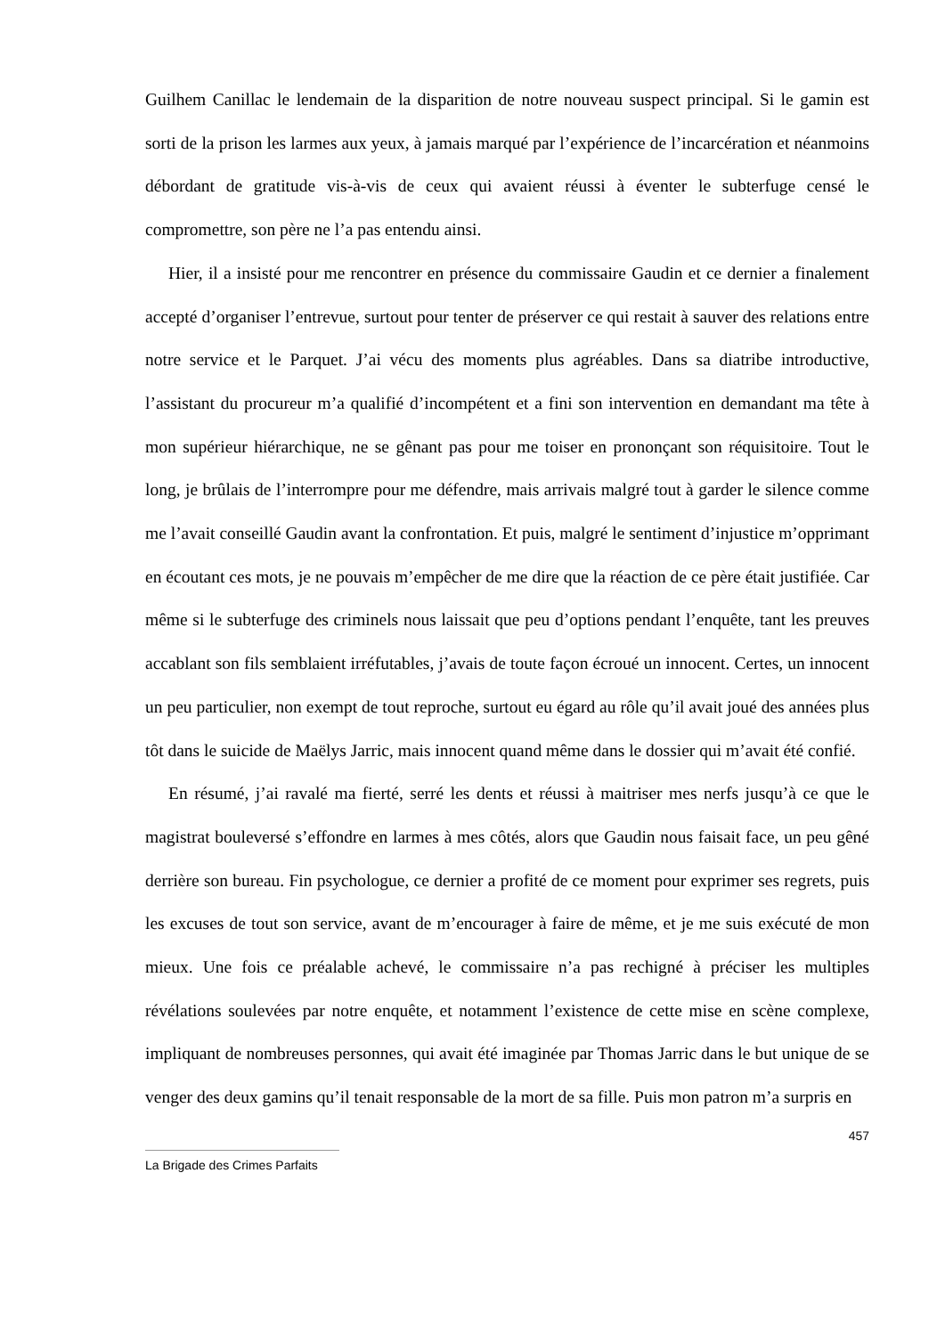Guilhem Canillac le lendemain de la disparition de notre nouveau suspect principal. Si le gamin est sorti de la prison les larmes aux yeux, à jamais marqué par l’expérience de l’incarcération et néanmoins débordant de gratitude vis-à-vis de ceux qui avaient réussi à éventer le subterfuge censé le compromettre, son père ne l’a pas entendu ainsi.
Hier, il a insisté pour me rencontrer en présence du commissaire Gaudin et ce dernier a finalement accepté d’organiser l’entrevue, surtout pour tenter de préserver ce qui restait à sauver des relations entre notre service et le Parquet. J’ai vécu des moments plus agréables. Dans sa diatribe introductive, l’assistant du procureur m’a qualifié d’incompétent et a fini son intervention en demandant ma tête à mon supérieur hiérarchique, ne se gênant pas pour me toiser en prononçant son réquisitoire. Tout le long, je brûlais de l’interrompre pour me défendre, mais arrivais malgré tout à garder le silence comme me l’avait conseillé Gaudin avant la confrontation. Et puis, malgré le sentiment d’injustice m’opprimant en écoutant ces mots, je ne pouvais m’empêcher de me dire que la réaction de ce père était justifiée. Car même si le subterfuge des criminels nous laissait que peu d’options pendant l’enquête, tant les preuves accablant son fils semblaient irréfutables, j’avais de toute façon écroué un innocent. Certes, un innocent un peu particulier, non exempt de tout reproche, surtout eu égard au rôle qu’il avait joué des années plus tôt dans le suicide de Maëlys Jarric, mais innocent quand même dans le dossier qui m’avait été confié.
En résumé, j’ai ravalé ma fierté, serré les dents et réussi à maitriser mes nerfs jusqu’à ce que le magistrat bouleversé s’effondre en larmes à mes côtés, alors que Gaudin nous faisait face, un peu gêné derrière son bureau. Fin psychologue, ce dernier a profité de ce moment pour exprimer ses regrets, puis les excuses de tout son service, avant de m’encourager à faire de même, et je me suis exécuté de mon mieux. Une fois ce préalable achevé, le commissaire n’a pas rechigné à préciser les multiples révélations soulevées par notre enquête, et notamment l’existence de cette mise en scène complexe, impliquant de nombreuses personnes, qui avait été imaginée par Thomas Jarric dans le but unique de se venger des deux gamins qu’il tenait responsable de la mort de sa fille. Puis mon patron m’a surpris en
457
La Brigade des Crimes Parfaits